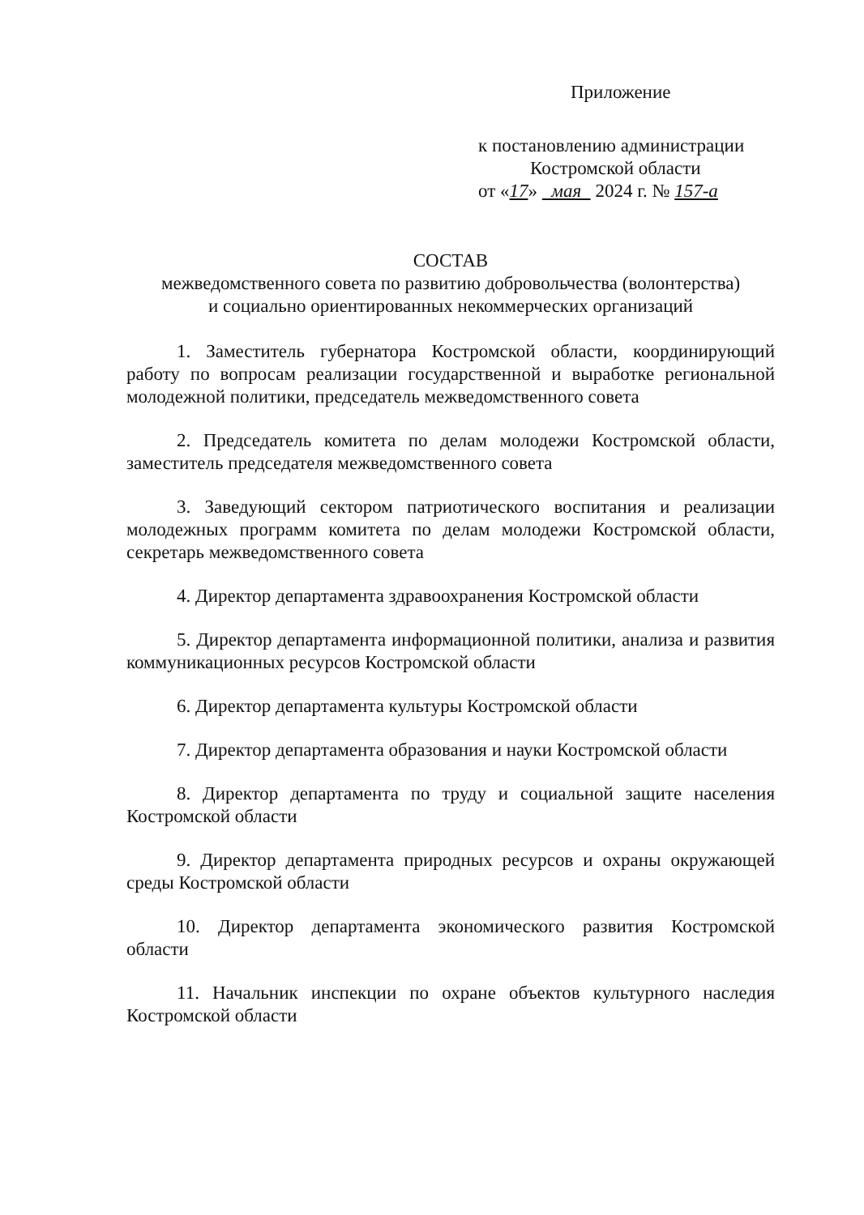Приложение
к постановлению администрации
Костромской области
от «17» мая 2024 г. № 157-а
СОСТАВ
межведомственного совета по развитию добровольчества (волонтерства)
и социально ориентированных некоммерческих организаций
1. Заместитель губернатора Костромской области, координирующий работу по вопросам реализации государственной и выработке региональной молодежной политики, председатель межведомственного совета
2. Председатель комитета по делам молодежи Костромской области, заместитель председателя межведомственного совета
3. Заведующий сектором патриотического воспитания и реализации молодежных программ комитета по делам молодежи Костромской области, секретарь межведомственного совета
4. Директор департамента здравоохранения Костромской области
5. Директор департамента информационной политики, анализа и развития коммуникационных ресурсов Костромской области
6. Директор департамента культуры Костромской области
7. Директор департамента образования и науки Костромской области
8. Директор департамента по труду и социальной защите населения Костромской области
9. Директор департамента природных ресурсов и охраны окружающей среды Костромской области
10. Директор департамента экономического развития Костромской области
11. Начальник инспекции по охране объектов культурного наследия Костромской области